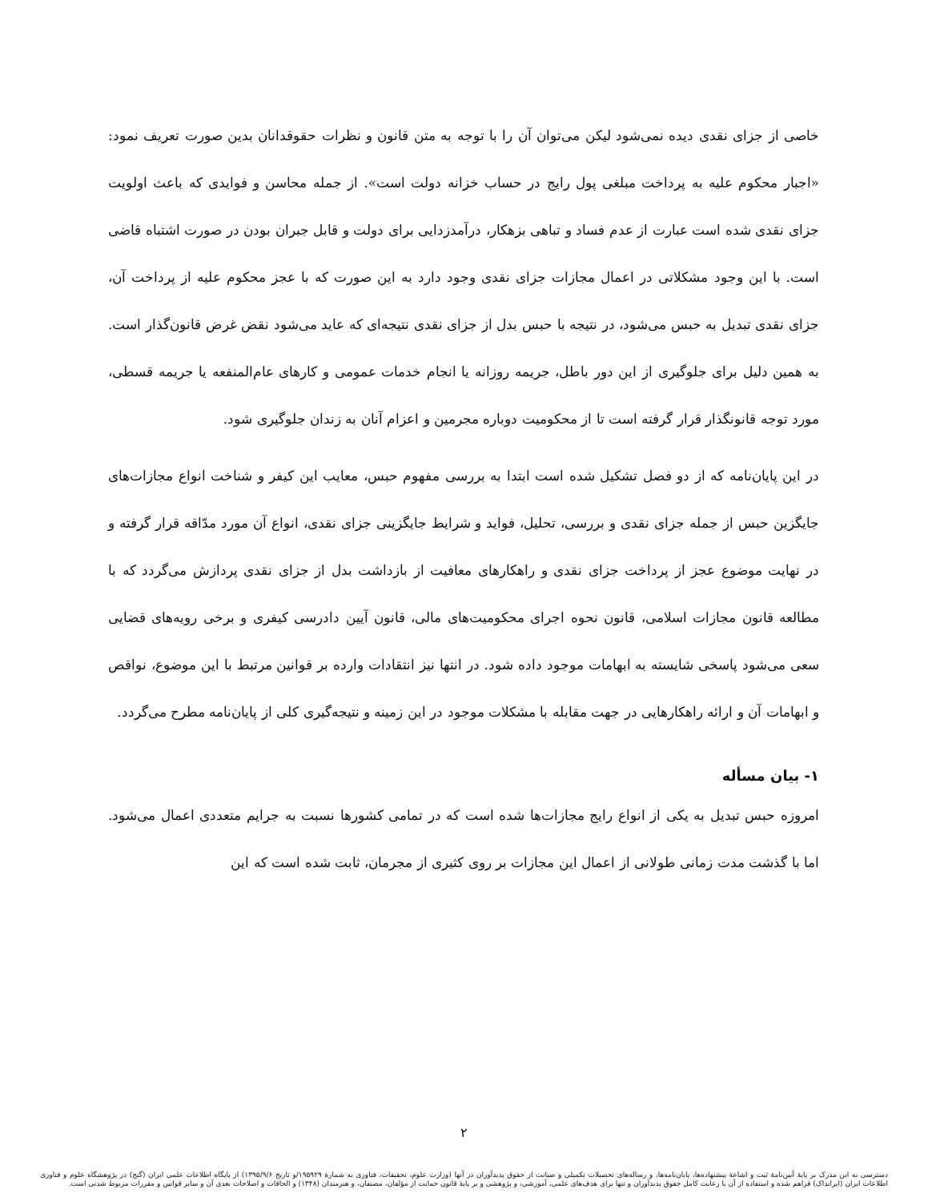خاصی از جزای نقدی دیده نمی‌شود لیکن می‌توان آن را با توجه به متن قانون و نظرات حقوقدانان بدین صورت تعریف نمود: «اجبار محکوم علیه به پرداخت مبلغی پول رایج در حساب خزانه دولت است». از جمله محاسن و فوایدی که باعث اولویت جزای نقدی شده است عبارت از عدم فساد و تباهی بزهکار، درآمدزدایی برای دولت و قابل جبران بودن در صورت اشتباه قاضی است. با این وجود مشکلاتی در اعمال مجازات جزای نقدی وجود دارد به این صورت که با عجز محکوم علیه از پرداخت آن، جزای نقدی تبدیل به حبس می‌شود، در نتیجه با حبس بدل از جزای نقدی نتیجه‌ای که عاید می‌شود نقض غرض قانون‌گذار است. به همین دلیل برای جلوگیری از این دور باطل، جریمه روزانه یا انجام خدمات عمومی و کارهای عام‌المنفعه یا جریمه قسطی، مورد توجه قانونگذار قرار گرفته است تا از محکومیت دوباره مجرمین و اعزام آنان به زندان جلوگیری شود.
در این پایان‌نامه که از دو فصل تشکیل شده است ابتدا به بررسی مفهوم حبس، معایب این کیفر و شناخت انواع مجازات‌های جایگزین حبس از جمله جزای نقدی و بررسی، تحلیل، فواید و شرایط جایگزینی جزای نقدی، انواع آن مورد مدّاقه قرار گرفته و در نهایت موضوع عجز از پرداخت جزای نقدی و راهکارهای معافیت از بازداشت بدل از جزای نقدی پردازش می‌گردد که با مطالعه قانون مجازات اسلامی، قانون نحوه اجرای محکومیت‌های مالی، قانون آیین دادرسی کیفری و برخی رویه‌های قضایی سعی می‌شود پاسخی شایسته به ابهامات موجود داده شود. در انتها نیز انتقادات وارده بر قوانین مرتبط با این موضوع، نواقص و ابهامات آن و ارائه راهکارهایی در جهت مقابله با مشکلات موجود در این زمینه و نتیجه‌گیری کلی از پایان‌نامه مطرح می‌گردد.
۱- بیان مسأله
امروزه حبس تبدیل به یکی از انواع رایج مجازات‌ها شده است که در تمامی کشورها نسبت به جرایم متعددی اعمال می‌شود. اما با گذشت مدت زمانی طولانی از اعمال این مجازات بر روی کثیری از مجرمان، ثابت شده است که این
۲
دسترسی به این مدرک بر پایهٔ آیین‌نامهٔ ثبت و اشاعهٔ پیشنهاده‌ها، پایان‌نامه‌ها، و رساله‌های تحصیلات تکمیلی و صیانت از حقوق پدیدآوران در آنها (وزارت علوم، تحقیقات، فناوری به شمارهٔ ۱۹۵۹۲۹/و تاریخ ۱۳۹۵/۹/۶) از پایگاه اطلاعات علمی ایران (گنج) در پژوهشگاه علوم و فناوری اطلاعات ایران (ایرانداک) فراهم شده و استفاده از آن با رعایت کامل حقوق پدیدآوران و تنها برای هدف‌های علمی، آموزشی، و پژوهشی و بر پایهٔ قانون حمایت از مؤلفان، مصنفان، و هنرمندان (۱۳۴۸) و الحاقات و اصلاحات بعدی آن و سایر قوانین و مقررات مربوط شدنی است.